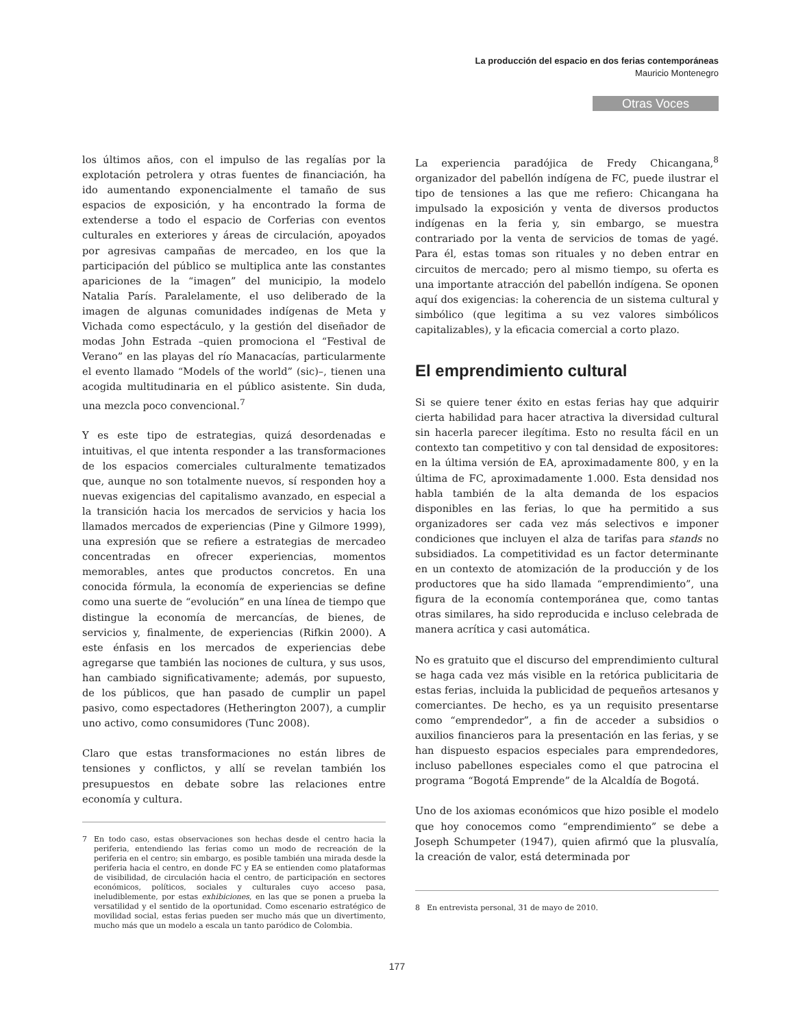La producción del espacio en dos ferias contemporáneas
Mauricio Montenegro
Otras Voces
los últimos años, con el impulso de las regalías por la explotación petrolera y otras fuentes de financiación, ha ido aumentando exponencialmente el tamaño de sus espacios de exposición, y ha encontrado la forma de extenderse a todo el espacio de Corferias con eventos culturales en exteriores y áreas de circulación, apoyados por agresivas campañas de mercadeo, en los que la participación del público se multiplica ante las constantes apariciones de la “imagen” del municipio, la modelo Natalia París. Paralelamente, el uso deliberado de la imagen de algunas comunidades indígenas de Meta y Vichada como espectáculo, y la gestión del diseñador de modas John Estrada –quien promociona el “Festival de Verano” en las playas del río Manacacías, particularmente el evento llamado “Models of the world” (sic)–, tienen una acogida multitudinaria en el público asistente. Sin duda, una mezcla poco convencional.<sup>7</sup>
Y es este tipo de estrategias, quizá desordenadas e intuitivas, el que intenta responder a las transformaciones de los espacios comerciales culturalmente tematizados que, aunque no son totalmente nuevos, sí responden hoy a nuevas exigencias del capitalismo avanzado, en especial a la transición hacia los mercados de servicios y hacia los llamados mercados de experiencias (Pine y Gilmore 1999), una expresión que se refiere a estrategias de mercadeo concentradas en ofrecer experiencias, momentos memorables, antes que productos concretos. En una conocida fórmula, la economía de experiencias se define como una suerte de “evolución” en una línea de tiempo que distingue la economía de mercancías, de bienes, de servicios y, finalmente, de experiencias (Rifkin 2000). A este énfasis en los mercados de experiencias debe agregarse que también las nociones de cultura, y sus usos, han cambiado significativamente; además, por supuesto, de los públicos, que han pasado de cumplir un papel pasivo, como espectadores (Hetherington 2007), a cumplir uno activo, como consumidores (Tunc 2008).
Claro que estas transformaciones no están libres de tensiones y conflictos, y allí se revelan también los presupuestos en debate sobre las relaciones entre economía y cultura.
7 En todo caso, estas observaciones son hechas desde el centro hacia la periferia, entendiendo las ferias como un modo de recreación de la periferia en el centro; sin embargo, es posible también una mirada desde la periferia hacia el centro, en donde FC y EA se entienden como plataformas de visibilidad, de circulación hacia el centro, de participación en sectores económicos, políticos, sociales y culturales cuyo acceso pasa, ineludiblemente, por estas exhibiciones, en las que se ponen a prueba la versatilidad y el sentido de la oportunidad. Como escenario estratégico de movilidad social, estas ferias pueden ser mucho más que un divertimento, mucho más que un modelo a escala un tanto paródico de Colombia.
La experiencia paradójica de Fredy Chicangana,<sup>8</sup> organizador del pabellón indígena de FC, puede ilustrar el tipo de tensiones a las que me refiero: Chicangana ha impulsado la exposición y venta de diversos productos indígenas en la feria y, sin embargo, se muestra contrariado por la venta de servicios de tomas de yagé. Para él, estas tomas son rituales y no deben entrar en circuitos de mercado; pero al mismo tiempo, su oferta es una importante atracción del pabellón indígena. Se oponen aquí dos exigencias: la coherencia de un sistema cultural y simbólico (que legitima a su vez valores simbólicos capitalizables), y la eficacia comercial a corto plazo.
El emprendimiento cultural
Si se quiere tener éxito en estas ferias hay que adquirir cierta habilidad para hacer atractiva la diversidad cultural sin hacerla parecer ilegítima. Esto no resulta fácil en un contexto tan competitivo y con tal densidad de expositores: en la última versión de EA, aproximadamente 800, y en la última de FC, aproximadamente 1.000. Esta densidad nos habla también de la alta demanda de los espacios disponibles en las ferias, lo que ha permitido a sus organizadores ser cada vez más selectivos e imponer condiciones que incluyen el alza de tarifas para stands no subsidiados. La competitividad es un factor determinante en un contexto de atomización de la producción y de los productores que ha sido llamada “emprendimiento”, una figura de la economía contemporánea que, como tantas otras similares, ha sido reproducida e incluso celebrada de manera acrítica y casi automática.
No es gratuito que el discurso del emprendimiento cultural se haga cada vez más visible en la retórica publicitaria de estas ferias, incluida la publicidad de pequeños artesanos y comerciantes. De hecho, es ya un requisito presentarse como “emprendedor”, a fin de acceder a subsidios o auxilios financieros para la presentación en las ferias, y se han dispuesto espacios especiales para emprendedores, incluso pabellones especiales como el que patrocina el programa “Bogotá Emprende” de la Alcaldía de Bogotá.
Uno de los axiomas económicos que hizo posible el modelo que hoy conocemos como “emprendimiento” se debe a Joseph Schumpeter (1947), quien afirmó que la plusvalía, la creación de valor, está determinada por
8 En entrevista personal, 31 de mayo de 2010.
177